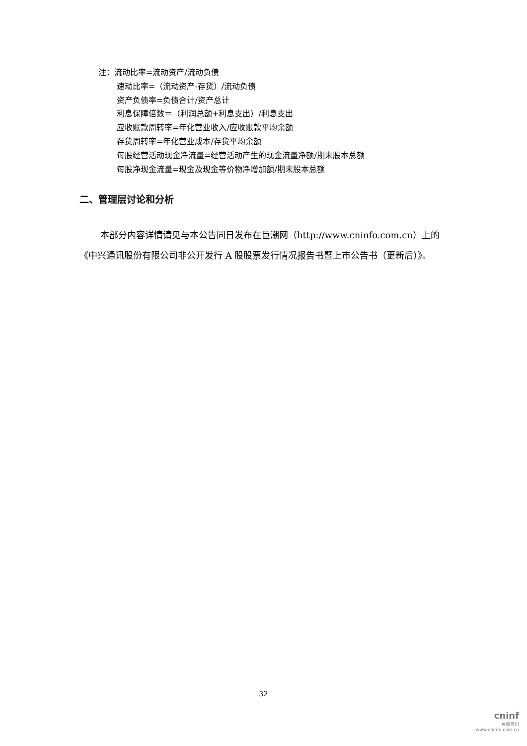注：流动比率=流动资产/流动负债
速动比率=（流动资产-存货）/流动负债
资产负债率=负债合计/资产总计
利息保障倍数＝（利润总额+利息支出）/利息支出
应收账款周转率=年化营业收入/应收账款平均余额
存货周转率=年化营业成本/存货平均余额
每股经营活动现金净流量=经营活动产生的现金流量净额/期末股本总额
每股净现金流量=现金及现金等价物净增加额/期末股本总额
二、管理层讨论和分析
本部分内容详情请见与本公告同日发布在巨潮网（http://www.cninfo.com.cn）上的《中兴通讯股份有限公司非公开发行 A 股股票发行情况报告书暨上市公告书（更新后）》。
32
cninf
巨潮资讯
www.cninfo.com.cn